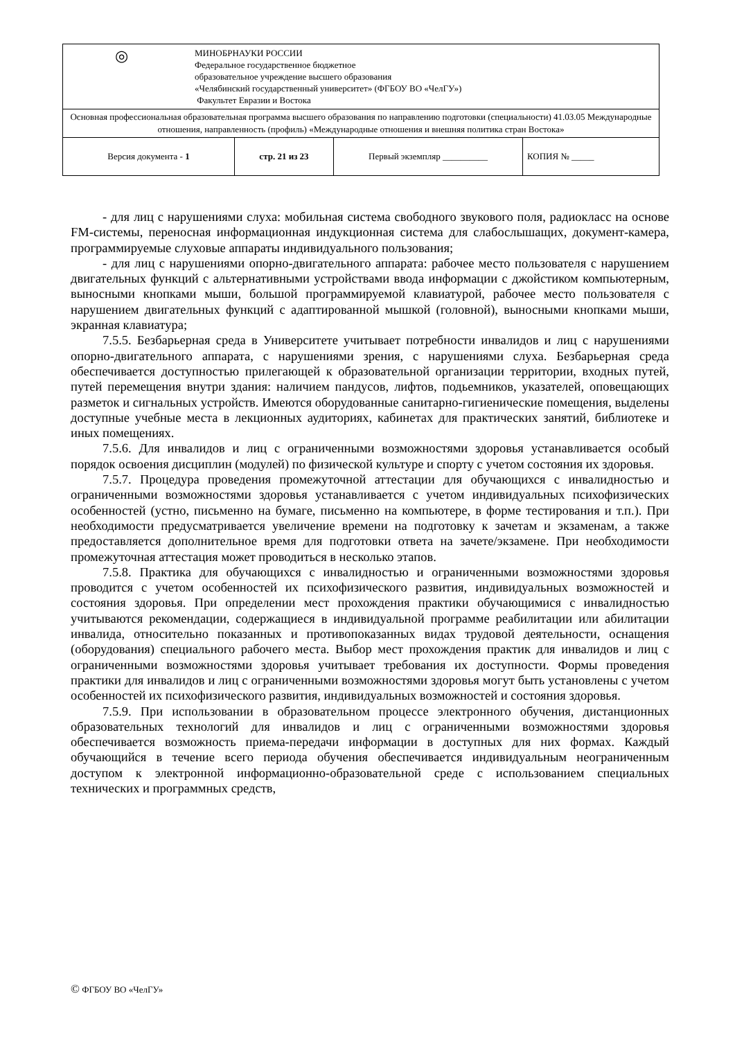| ◎ МИНОБРНАУКИ РОССИИ Федеральное государственное бюджетное образовательное учреждение высшего образования «Челябинский государственный университет» (ФГБОУ ВО «ЧелГУ») Факультет Евразии и Востока | | | |
| Основная профессиональная образовательная программа высшего образования по направлению подготовки (специальности) 41.03.05 Международные отношения, направленность (профиль) «Международные отношения и внешняя политика стран Востока» | | | |
| Версия документа - 1 | стр. 21 из 23 | Первый экземпляр __________ | КОПИЯ № _____ |
- для лиц с нарушениями слуха: мобильная система свободного звукового поля, радиокласс на основе FM-системы, переносная информационная индукционная система для слабослышащих, документ-камера, программируемые слуховые аппараты индивидуального пользования;
- для лиц с нарушениями опорно-двигательного аппарата: рабочее место пользователя с нарушением двигательных функций с альтернативными устройствами ввода информации с джойстиком компьютерным, выносными кнопками мыши, большой программируемой клавиатурой, рабочее место пользователя с нарушением двигательных функций с адаптированной мышкой (головной), выносными кнопками мыши, экранная клавиатура;
7.5.5. Безбарьерная среда в Университете учитывает потребности инвалидов и лиц с нарушениями опорно-двигательного аппарата, с нарушениями зрения, с нарушениями слуха. Безбарьерная среда обеспечивается доступностью прилегающей к образовательной организации территории, входных путей, путей перемещения внутри здания: наличием пандусов, лифтов, подьемников, указателей, оповещающих разметок и сигнальных устройств. Имеются оборудованные санитарно-гигиенические помещения, выделены доступные учебные места в лекционных аудиториях, кабинетах для практических занятий, библиотеке и иных помещениях.
7.5.6. Для инвалидов и лиц с ограниченными возможностями здоровья устанавливается особый порядок освоения дисциплин (модулей) по физической культуре и спорту с учетом состояния их здоровья.
7.5.7. Процедура проведения промежуточной аттестации для обучающихся с инвалидностью и ограниченными возможностями здоровья устанавливается с учетом индивидуальных психофизических особенностей (устно, письменно на бумаге, письменно на компьютере, в форме тестирования и т.п.). При необходимости предусматривается увеличение времени на подготовку к зачетам и экзаменам, а также предоставляется дополнительное время для подготовки ответа на зачете/экзамене. При необходимости промежуточная аттестация может проводиться в несколько этапов.
7.5.8. Практика для обучающихся с инвалидностью и ограниченными возможностями здоровья проводится с учетом особенностей их психофизического развития, индивидуальных возможностей и состояния здоровья. При определении мест прохождения практики обучающимися с инвалидностью учитываются рекомендации, содержащиеся в индивидуальной программе реабилитации или абилитации инвалида, относительно показанных и противопоказанных видах трудовой деятельности, оснащения (оборудования) специального рабочего места. Выбор мест прохождения практик для инвалидов и лиц с ограниченными возможностями здоровья учитывает требования их доступности. Формы проведения практики для инвалидов и лиц с ограниченными возможностями здоровья могут быть установлены с учетом особенностей их психофизического развития, индивидуальных возможностей и состояния здоровья.
7.5.9. При использовании в образовательном процессе электронного обучения, дистанционных образовательных технологий для инвалидов и лиц с ограниченными возможностями здоровья обеспечивается возможность приема-передачи информации в доступных для них формах. Каждый обучающийся в течение всего периода обучения обеспечивается индивидуальным неограниченным доступом к электронной информационно-образовательной среде с использованием специальных технических и программных средств,
© ФГБОУ ВО «ЧелГУ»